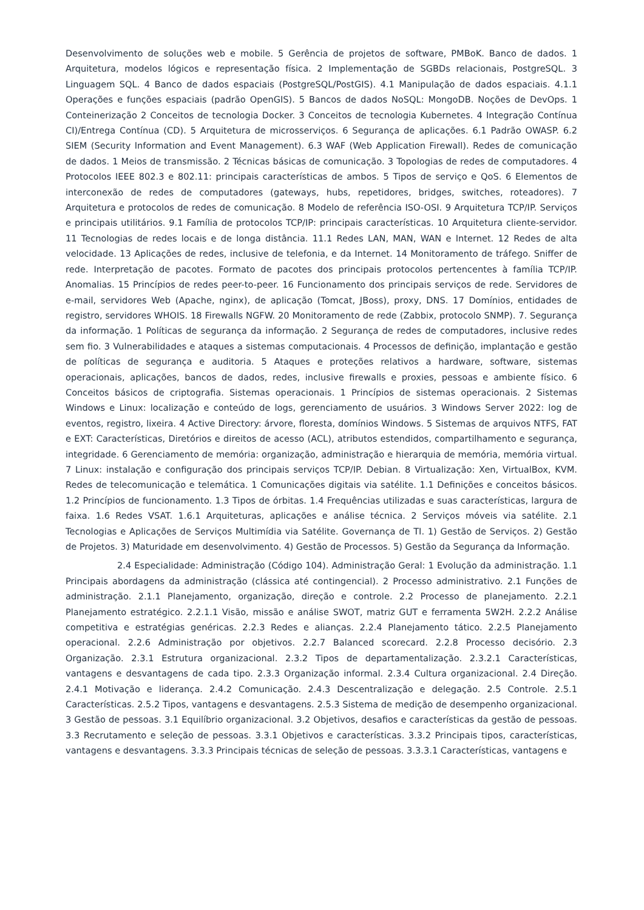Desenvolvimento de soluções web e mobile. 5 Gerência de projetos de software, PMBoK. Banco de dados. 1 Arquitetura, modelos lógicos e representação física. 2 Implementação de SGBDs relacionais, PostgreSQL. 3 Linguagem SQL. 4 Banco de dados espaciais (PostgreSQL/PostGIS). 4.1 Manipulação de dados espaciais. 4.1.1 Operações e funções espaciais (padrão OpenGIS). 5 Bancos de dados NoSQL: MongoDB. Noções de DevOps. 1 Conteinerização 2 Conceitos de tecnologia Docker. 3 Conceitos de tecnologia Kubernetes. 4 Integração Contínua CI)/Entrega Contínua (CD). 5 Arquitetura de microsserviços. 6 Segurança de aplicações. 6.1 Padrão OWASP. 6.2 SIEM (Security Information and Event Management). 6.3 WAF (Web Application Firewall). Redes de comunicação de dados. 1 Meios de transmissão. 2 Técnicas básicas de comunicação. 3 Topologias de redes de computadores. 4 Protocolos IEEE 802.3 e 802.11: principais características de ambos. 5 Tipos de serviço e QoS. 6 Elementos de interconexão de redes de computadores (gateways, hubs, repetidores, bridges, switches, roteadores). 7 Arquitetura e protocolos de redes de comunicação. 8 Modelo de referência ISO-OSI. 9 Arquitetura TCP/IP. Serviços e principais utilitários. 9.1 Família de protocolos TCP/IP: principais características. 10 Arquitetura cliente-servidor. 11 Tecnologias de redes locais e de longa distância. 11.1 Redes LAN, MAN, WAN e Internet. 12 Redes de alta velocidade. 13 Aplicações de redes, inclusive de telefonia, e da Internet. 14 Monitoramento de tráfego. Sniffer de rede. Interpretação de pacotes. Formato de pacotes dos principais protocolos pertencentes à família TCP/IP. Anomalias. 15 Princípios de redes peer-to-peer. 16 Funcionamento dos principais serviços de rede. Servidores de e-mail, servidores Web (Apache, nginx), de aplicação (Tomcat, JBoss), proxy, DNS. 17 Domínios, entidades de registro, servidores WHOIS. 18 Firewalls NGFW. 20 Monitoramento de rede (Zabbix, protocolo SNMP). 7. Segurança da informação. 1 Políticas de segurança da informação. 2 Segurança de redes de computadores, inclusive redes sem fio. 3 Vulnerabilidades e ataques a sistemas computacionais. 4 Processos de definição, implantação e gestão de políticas de segurança e auditoria. 5 Ataques e proteções relativos a hardware, software, sistemas operacionais, aplicações, bancos de dados, redes, inclusive firewalls e proxies, pessoas e ambiente físico. 6 Conceitos básicos de criptografia. Sistemas operacionais. 1 Princípios de sistemas operacionais. 2 Sistemas Windows e Linux: localização e conteúdo de logs, gerenciamento de usuários. 3 Windows Server 2022: log de eventos, registro, lixeira. 4 Active Directory: árvore, floresta, domínios Windows. 5 Sistemas de arquivos NTFS, FAT e EXT: Características, Diretórios e direitos de acesso (ACL), atributos estendidos, compartilhamento e segurança, integridade. 6 Gerenciamento de memória: organização, administração e hierarquia de memória, memória virtual. 7 Linux: instalação e configuração dos principais serviços TCP/IP. Debian. 8 Virtualização: Xen, VirtualBox, KVM. Redes de telecomunicação e telemática. 1 Comunicações digitais via satélite. 1.1 Definições e conceitos básicos. 1.2 Princípios de funcionamento. 1.3 Tipos de órbitas. 1.4 Frequências utilizadas e suas características, largura de faixa. 1.6 Redes VSAT. 1.6.1 Arquiteturas, aplicações e análise técnica. 2 Serviços móveis via satélite. 2.1 Tecnologias e Aplicações de Serviços Multimídia via Satélite. Governança de TI. 1) Gestão de Serviços. 2) Gestão de Projetos. 3) Maturidade em desenvolvimento. 4) Gestão de Processos. 5) Gestão da Segurança da Informação.
2.4 Especialidade: Administração (Código 104). Administração Geral: 1 Evolução da administração. 1.1 Principais abordagens da administração (clássica até contingencial). 2 Processo administrativo. 2.1 Funções de administração. 2.1.1 Planejamento, organização, direção e controle. 2.2 Processo de planejamento. 2.2.1 Planejamento estratégico. 2.2.1.1 Visão, missão e análise SWOT, matriz GUT e ferramenta 5W2H. 2.2.2 Análise competitiva e estratégias genéricas. 2.2.3 Redes e alianças. 2.2.4 Planejamento tático. 2.2.5 Planejamento operacional. 2.2.6 Administração por objetivos. 2.2.7 Balanced scorecard. 2.2.8 Processo decisório. 2.3 Organização. 2.3.1 Estrutura organizacional. 2.3.2 Tipos de departamentalização. 2.3.2.1 Características, vantagens e desvantagens de cada tipo. 2.3.3 Organização informal. 2.3.4 Cultura organizacional. 2.4 Direção. 2.4.1 Motivação e liderança. 2.4.2 Comunicação. 2.4.3 Descentralização e delegação. 2.5 Controle. 2.5.1 Características. 2.5.2 Tipos, vantagens e desvantagens. 2.5.3 Sistema de medição de desempenho organizacional. 3 Gestão de pessoas. 3.1 Equilíbrio organizacional. 3.2 Objetivos, desafios e características da gestão de pessoas. 3.3 Recrutamento e seleção de pessoas. 3.3.1 Objetivos e características. 3.3.2 Principais tipos, características, vantagens e desvantagens. 3.3.3 Principais técnicas de seleção de pessoas. 3.3.3.1 Características, vantagens e